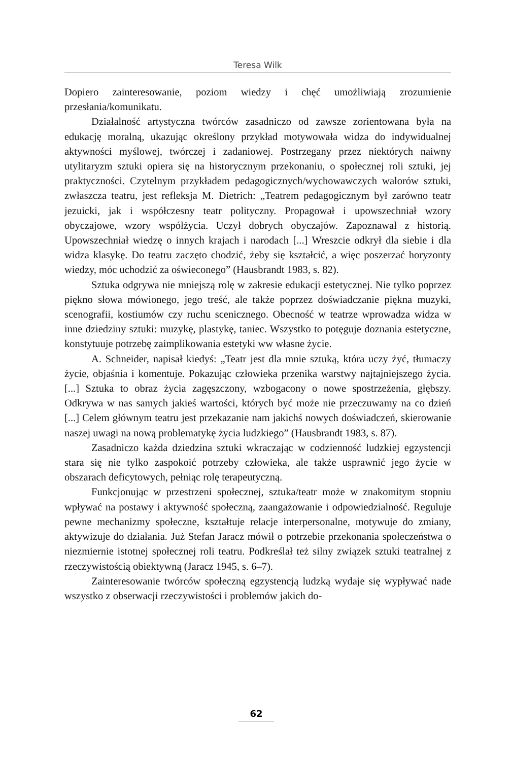Teresa Wilk
Dopiero zainteresowanie, poziom wiedzy i chęć umożliwiają zrozumienie przesłania/komunikatu.
Działalność artystyczna twórców zasadniczo od zawsze zorientowana była na edukację moralną, ukazując określony przykład motywowała widza do indywidualnej aktywności myślowej, twórczej i zadaniowej. Postrzegany przez niektórych naiwny utylitaryzm sztuki opiera się na historycznym przekonaniu, o społecznej roli sztuki, jej praktyczności. Czytelnym przykładem pedagogicznych/wychowawczych walorów sztuki, zwłaszcza teatru, jest refleksja M. Dietrich: „Teatrem pedagogicznym był zarówno teatr jezuicki, jak i współczesny teatr polityczny. Propagował i upowszechniał wzory obyczajowe, wzory współżycia. Uczył dobrych obyczajów. Zapoznawał z historią. Upowszechniał wiedzę o innych krajach i narodach [...] Wreszcie odkrył dla siebie i dla widza klasykę. Do teatru zaczęto chodzić, żeby się kształcić, a więc poszerzać horyzonty wiedzy, móc uchodzić za oświeconego” (Hausbrandt 1983, s. 82).
Sztuka odgrywa nie mniejszą rolę w zakresie edukacji estetycznej. Nie tylko poprzez piękno słowa mówionego, jego treść, ale także poprzez doświadczanie piękna muzyki, scenografii, kostiumów czy ruchu scenicznego. Obecność w teatrze wprowadza widza w inne dziedziny sztuki: muzykę, plastykę, taniec. Wszystko to potęguje doznania estetyczne, konstytuuje potrzebę zaimplikowania estetyki ww własne życie.
A. Schneider, napisał kiedyś: „Teatr jest dla mnie sztuką, która uczy żyć, tłumaczy życie, objaśnia i komentuje. Pokazując człowieka przenika warstwy najtajniejszego życia. [...] Sztuka to obraz życia zagęszczony, wzbogacony o nowe spostrzeżenia, głębszy. Odkrywa w nas samych jakieś wartości, których być może nie przeczuwamy na co dzień [...] Celem głównym teatru jest przekazanie nam jakichś nowych doświadczeń, skierowanie naszej uwagi na nową problematykę życia ludzkiego” (Hausbrandt 1983, s. 87).
Zasadniczo każda dziedzina sztuki wkraczając w codzienność ludzkiej egzystencji stara się nie tylko zaspokoić potrzeby człowieka, ale także usprawnić jego życie w obszarach deficytowych, pełniąc rolę terapeutyczną.
Funkcjonując w przestrzeni społecznej, sztuka/teatr może w znakomitym stopniu wpływać na postawy i aktywność społeczną, zaangażowanie i odpowiedzialność. Reguluje pewne mechanizmy społeczne, kształtuje relacje interpersonalne, motywuje do zmiany, aktywizuje do działania. Już Stefan Jaracz mówił o potrzebie przekonania społeczeństwa o niezmiernie istotnej społecznej roli teatru. Podkreślał też silny związek sztuki teatralnej z rzeczywistością obiektywną (Jaracz 1945, s. 6–7).
Zainteresowanie twórców społeczną egzystencją ludzką wydaje się wypływać nade wszystko z obserwacji rzeczywistości i problemów jakich do-
62